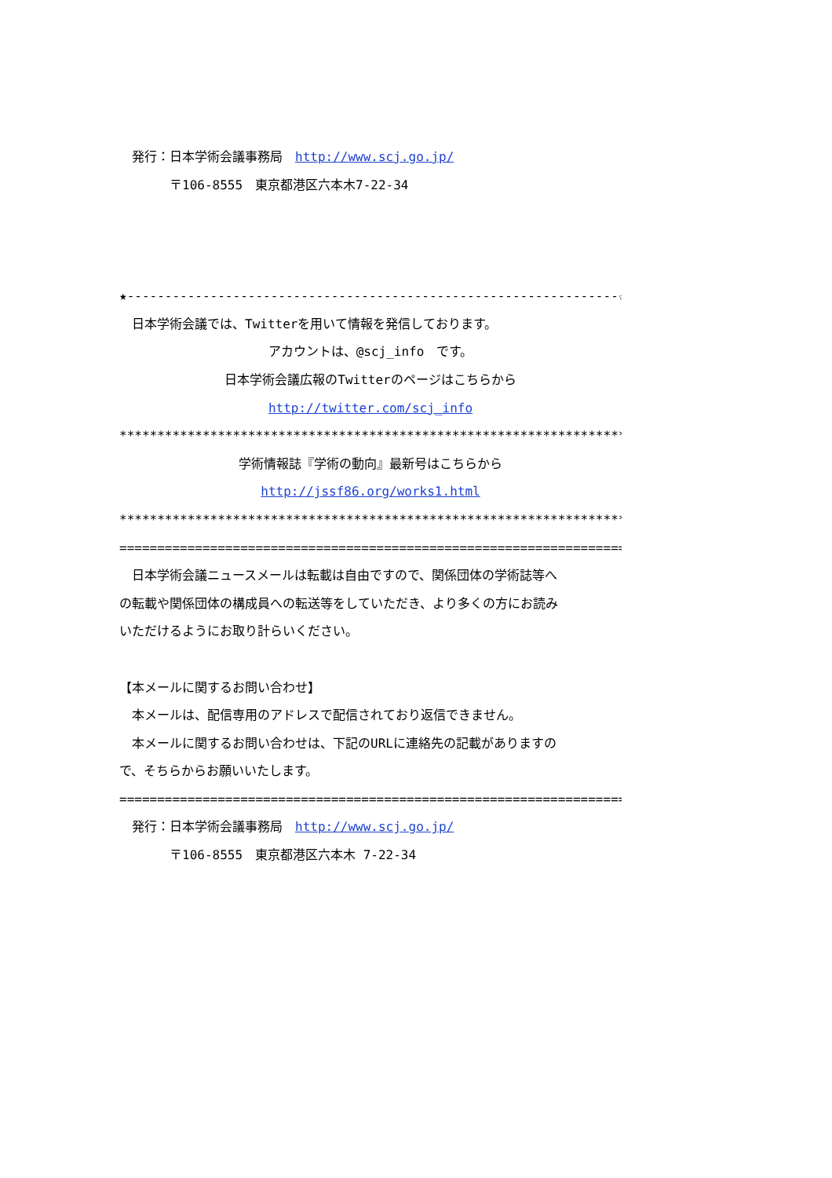発行：日本学術会議事務局　http://www.scj.go.jp/
　　　　〒106-8555　東京都港区六本木7-22-34
★-----------------------------------------------------------------☆
　日本学術会議では、Twitterを用いて情報を発信しております。
アカウントは、@scj_info　です。
日本学術会議広報のTwitterのページはこちらから
http://twitter.com/scj_info
************************************************************************
学術情報誌『学術の動向』最新号はこちらから
http://jssf86.org/works1.html
************************************************************************
========================================================================
　日本学術会議ニュースメールは転載は自由ですので、関係団体の学術誌等へ
の転載や関係団体の構成員への転送等をしていただき、より多くの方にお読み
いただけるようにお取り計らいください。
【本メールに関するお問い合わせ】
　本メールは、配信専用のアドレスで配信されており返信できません。
　本メールに関するお問い合わせは、下記のURLに連絡先の記載がありますの
で、そちらからお願いいたします。
========================================================================
　発行：日本学術会議事務局　http://www.scj.go.jp/
　　　　〒106-8555　東京都港区六本木 7-22-34